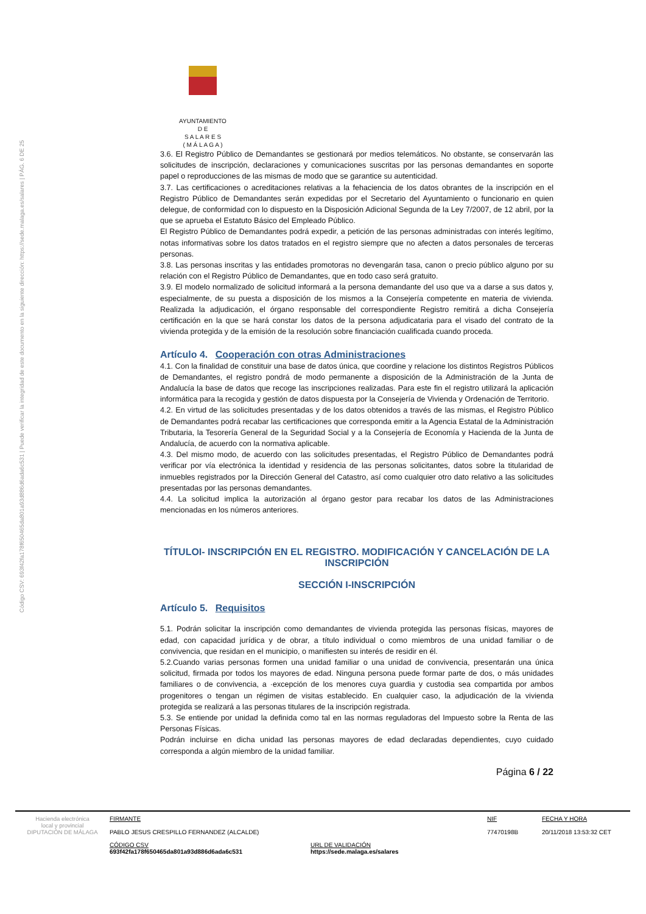Código CSV: 693f42fa178f650465da801a93d886d6ada6c531 | Puede verificar la integridad de este documento en la siguiente dirección: https://sede.malaga.es/salares | PÁG. 6 DE 25
AYUNTAMIENTO
D E
S A L A R E S
( M Á L A G A )
3.6. El Registro Público de Demandantes se gestionará por medios telemáticos. No obstante, se conservarán las solicitudes de inscripción, declaraciones y comunicaciones suscritas por las personas demandantes en soporte papel o reproducciones de las mismas de modo que se garantice su autenticidad.
3.7. Las certificaciones o acreditaciones relativas a la fehaciencia de los datos obrantes de la inscripción en el Registro Público de Demandantes serán expedidas por el Secretario del Ayuntamiento o funcionario en quien delegue, de conformidad con lo dispuesto en la Disposición Adicional Segunda de la Ley 7/2007, de 12 abril, por la que se aprueba el Estatuto Básico del Empleado Público.
El Registro Público de Demandantes podrá expedir, a petición de las personas administradas con interés legítimo, notas informativas sobre los datos tratados en el registro siempre que no afecten a datos personales de terceras personas.
3.8. Las personas inscritas y las entidades promotoras no devengarán tasa, canon o precio público alguno por su relación con el Registro Público de Demandantes, que en todo caso será gratuito.
3.9. El modelo normalizado de solicitud informará a la persona demandante del uso que va a darse a sus datos y, especialmente, de su puesta a disposición de los mismos a la Consejería competente en materia de vivienda. Realizada la adjudicación, el órgano responsable del correspondiente Registro remitirá a dicha Consejería certificación en la que se hará constar los datos de la persona adjudicataria para el visado del contrato de la vivienda protegida y de la emisión de la resolución sobre financiación cualificada cuando proceda.
Artículo 4. Cooperación con otras Administraciones
4.1. Con la finalidad de constituir una base de datos única, que coordine y relacione los distintos Registros Públicos de Demandantes, el registro pondrá de modo permanente a disposición de la Administración de la Junta de Andalucía la base de datos que recoge las inscripciones realizadas. Para este fin el registro utilizará la aplicación informática para la recogida y gestión de datos dispuesta por la Consejería de Vivienda y Ordenación de Territorio.
4.2. En virtud de las solicitudes presentadas y de los datos obtenidos a través de las mismas, el Registro Público de Demandantes podrá recabar las certificaciones que corresponda emitir a la Agencia Estatal de la Administración Tributaria, la Tesorería General de la Seguridad Social y a la Consejería de Economía y Hacienda de la Junta de Andalucía, de acuerdo con la normativa aplicable.
4.3. Del mismo modo, de acuerdo con las solicitudes presentadas, el Registro Público de Demandantes podrá verificar por vía electrónica la identidad y residencia de las personas solicitantes, datos sobre la titularidad de inmuebles registrados por la Dirección General del Catastro, así como cualquier otro dato relativo a las solicitudes presentadas por las personas demandantes.
4.4. La solicitud implica la autorización al órgano gestor para recabar los datos de las Administraciones mencionadas en los números anteriores.
TÍTULOI- INSCRIPCIÓN EN EL REGISTRO. MODIFICACIÓN Y CANCELACIÓN DE LA INSCRIPCIÓN
SECCIÓN I-INSCRIPCIÓN
Artículo 5. Requisitos
5.1. Podrán solicitar la inscripción como demandantes de vivienda protegida las personas físicas, mayores de edad, con capacidad jurídica y de obrar, a título individual o como miembros de una unidad familiar o de convivencia, que residan en el municipio, o manifiesten su interés de residir en él.
5.2.Cuando varias personas formen una unidad familiar o una unidad de convivencia, presentarán una única solicitud, firmada por todos los mayores de edad. Ninguna persona puede formar parte de dos, o más unidades familiares o de convivencia, a ·excepción de los menores cuya guardia y custodia sea compartida por ambos progenitores o tengan un régimen de visitas establecido. En cualquier caso, la adjudicación de la vivienda protegida se realizará a las personas titulares de la inscripción registrada.
5.3. Se entiende por unidad la definida como tal en las normas reguladoras del Impuesto sobre la Renta de las Personas Físicas.
Podrán incluirse en dicha unidad las personas mayores de edad declaradas dependientes, cuyo cuidado corresponda a algún miembro de la unidad familiar.
Página 6 / 22
Hacienda electrónica
local y provincial
DIPUTACIÓN DE MÁLAGA
FIRMANTE
PABLO JESUS CRESPILLO FERNANDEZ (ALCALDE)
NIF
77470198B
FECHA Y HORA
20/11/2018 13:53:32 CET
CÓDIGO CSV
693f42fa178f650465da801a93d886d6ada6c531
URL DE VALIDACIÓN
https://sede.malaga.es/salares